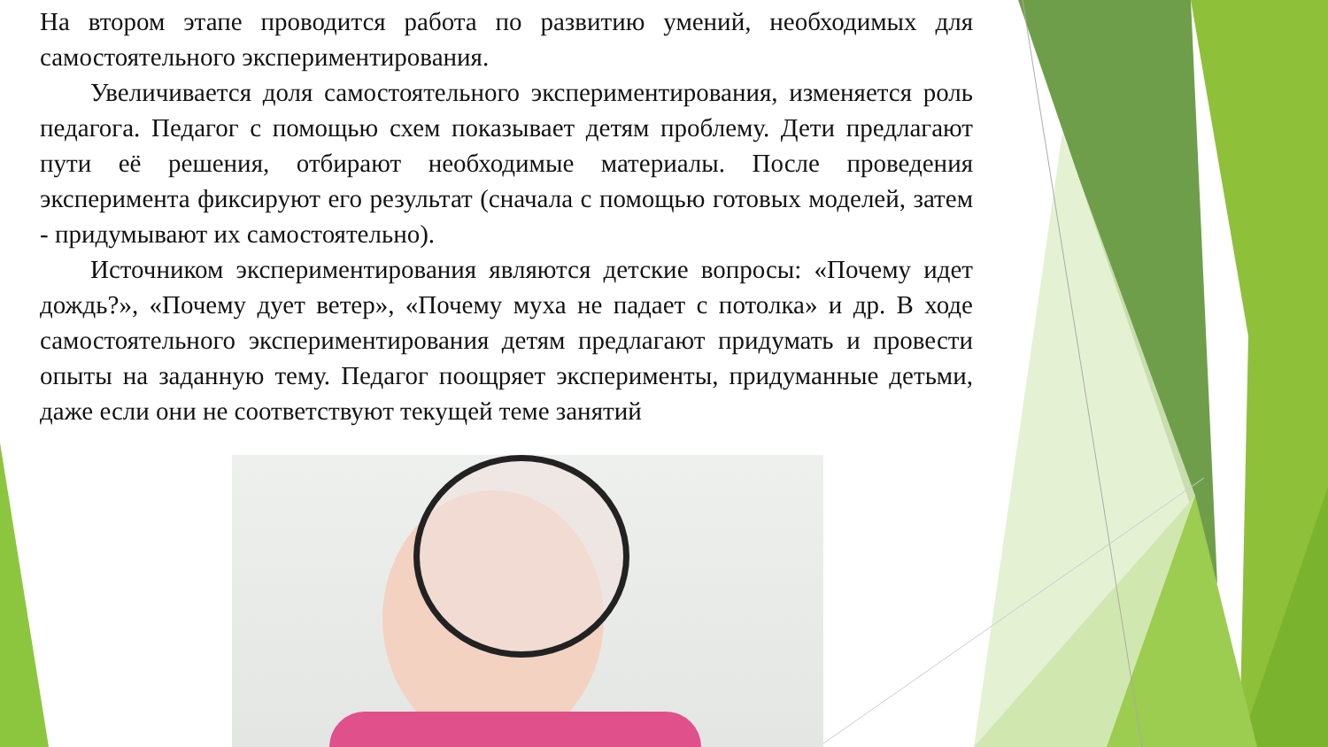На втором этапе проводится работа по развитию умений, необходимых для самостоятельного экспериментирования.
Увеличивается доля самостоятельного экспериментирования, изменяется роль педагога. Педагог с помощью схем показывает детям проблему. Дети предлагают пути её решения, отбирают необходимые материалы. После проведения эксперимента фиксируют его результат (сначала с помощью готовых моделей, затем - придумывают их самостоятельно).
Источником экспериментирования являются детские вопросы: «Почему идет дождь?», «Почему дует ветер», «Почему муха не падает с потолка» и др. В ходе самостоятельного экспериментирования детям предлагают придумать и провести опыты на заданную тему. Педагог поощряет эксперименты, придуманные детьми, даже если они не соответствуют текущей теме занятий